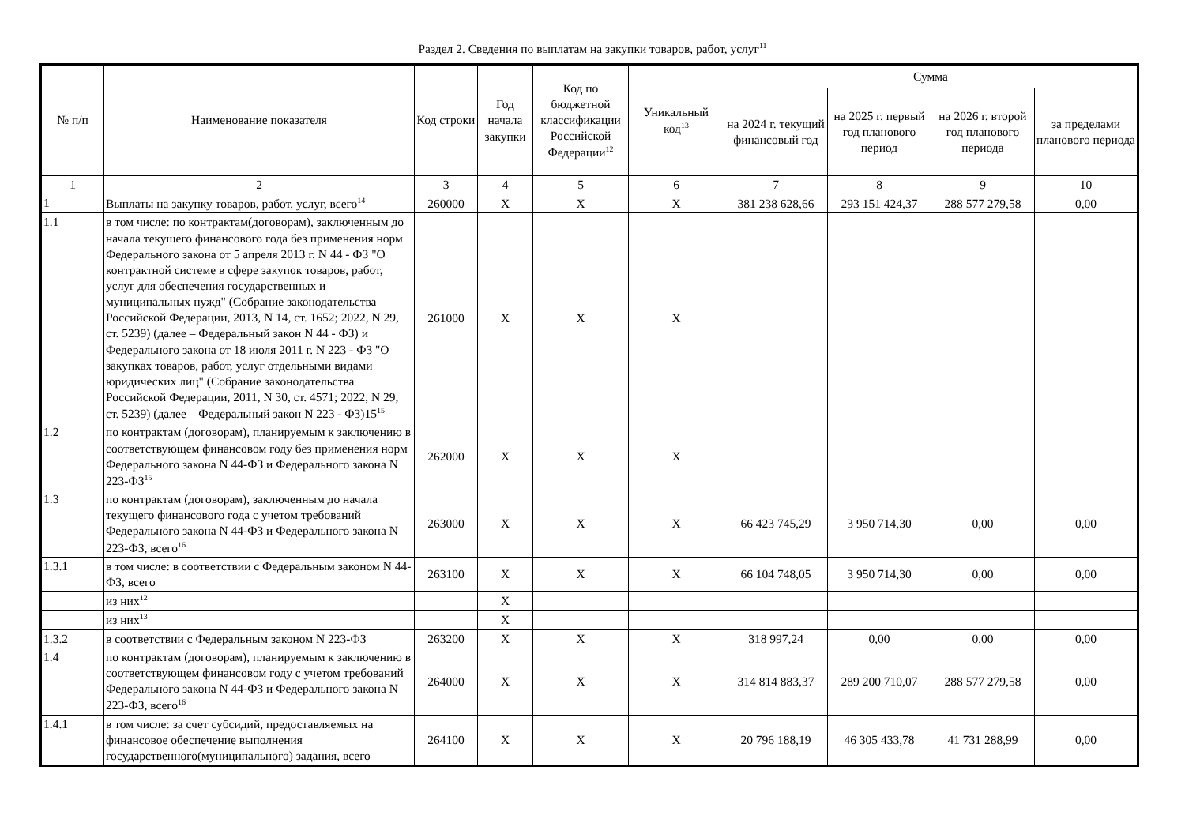Раздел 2. Сведения по выплатам на закупки товаров, работ, услуг<sup>11</sup>
| № п/п | Наименование показателя | Код строки | Год начала закупки | Код по бюджетной классификации Российской Федерации<sup>12</sup> | Уникальный код<sup>13</sup> | Сумма | | | |
| --- | --- | --- | --- | --- | --- | --- | --- | --- | --- |
| | | | | | | на 2024 г. текущий финансовый год | на 2025 г. первый год планового период | на 2026 г. второй год планового периода | за пределами планового периода |
| 1 | 2 | 3 | 4 | 5 | 6 | 7 | 8 | 9 | 10 |
| 1 | Выплаты на закупку товаров, работ, услуг, всего<sup>14</sup> | 260000 | X | X | X | 381 238 628,66 | 293 151 424,37 | 288 577 279,58 | 0,00 |
| 1.1 | в том числе: по контрактам(договорам), заключенным до начала текущего финансового года без применения норм Федерального закона от 5 апреля 2013 г. N 44 - ФЗ "О контрактной системе в сфере закупок товаров, работ, услуг для обеспечения государственных и муниципальных нужд" (Собрание законодательства Российской Федерации, 2013, N 14, ст. 1652; 2022, N 29, ст. 5239) (далее – Федеральный закон N 44 - ФЗ) и Федерального закона от 18 июля 2011 г. N 223 - ФЗ "О закупках товаров, работ, услуг отдельными видами юридических лиц" (Собрание законодательства Российской Федерации, 2011, N 30, ст. 4571; 2022, N 29, ст. 5239) (далее – Федеральный закон N 223 - ФЗ)15<sup>15</sup> | 261000 | X | X | X | | | | |
| 1.2 | по контрактам (договорам), планируемым к заключению в соответствующем финансовом году без применения норм Федерального закона N 44-ФЗ и Федерального закона N 223-ФЗ<sup>15</sup> | 262000 | X | X | X | | | | |
| 1.3 | по контрактам (договорам), заключенным до начала текущего финансового года с учетом требований Федерального закона N 44-ФЗ и Федерального закона N 223-ФЗ, всего<sup>16</sup> | 263000 | X | X | X | 66 423 745,29 | 3 950 714,30 | 0,00 | 0,00 |
| 1.3.1 | в том числе: в соответствии с Федеральным законом N 44-ФЗ, всего | 263100 | X | X | X | 66 104 748,05 | 3 950 714,30 | 0,00 | 0,00 |
| | из них<sup>12</sup> | | X | | | | | | |
| | из них<sup>13</sup> | | X | | | | | | |
| 1.3.2 | в соответствии с Федеральным законом N 223-ФЗ | 263200 | X | X | X | 318 997,24 | 0,00 | 0,00 | 0,00 |
| 1.4 | по контрактам (договорам), планируемым к заключению в соответствующем финансовом году с учетом требований Федерального закона N 44-ФЗ и Федерального закона N 223-ФЗ, всего<sup>16</sup> | 264000 | X | X | X | 314 814 883,37 | 289 200 710,07 | 288 577 279,58 | 0,00 |
| 1.4.1 | в том числе: за счет субсидий, предоставляемых на финансовое обеспечение выполнения государственного(муниципального) задания, всего | 264100 | X | X | X | 20 796 188,19 | 46 305 433,78 | 41 731 288,99 | 0,00 |